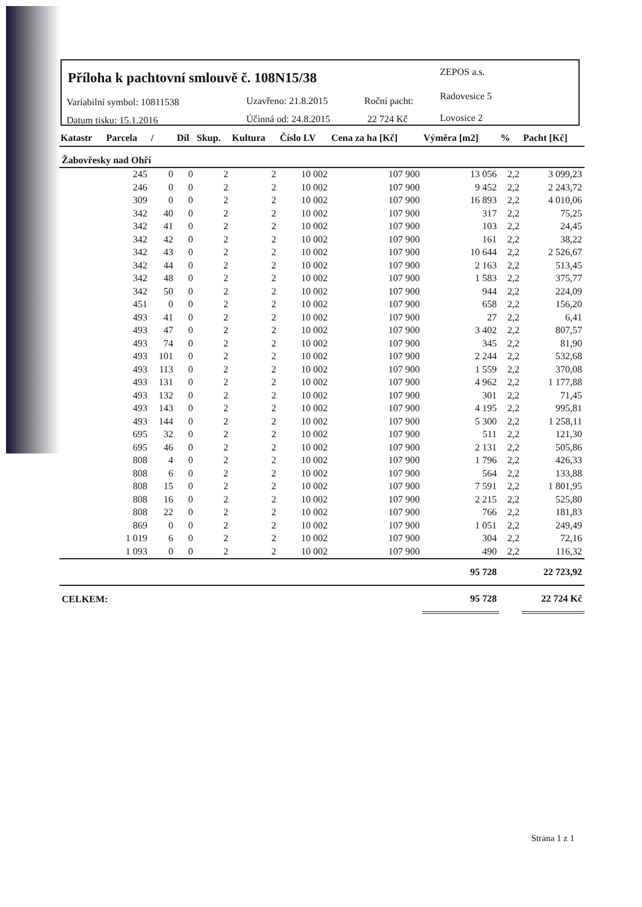Příloha k pachtovní smlouvě č. 108N15/38
ZEPOS a.s.
Variabilní symbol: 10811538 Uzavřeno: 21.8.2015 Roční pacht: Radovesice 5
Datum tisku: 15.1.2016 Účinná od: 24.8.2015 22 724 Kč Lovosice 2
| Katastr | Parcela | / | Díl | Skup. | Kultura | Číslo LV | Cena za ha [Kč] | Výměra [m2] | % | Pacht [Kč] |
| --- | --- | --- | --- | --- | --- | --- | --- | --- | --- | --- |
| Žabovřesky nad Ohří | | | | | | | | | | |
| | 245 | 0 | 0 | 2 | 2 | 10 002 | 107 900 | 13 056 | 2,2 | 3 099,23 |
| | 246 | 0 | 0 | 2 | 2 | 10 002 | 107 900 | 9 452 | 2,2 | 2 243,72 |
| | 309 | 0 | 0 | 2 | 2 | 10 002 | 107 900 | 16 893 | 2,2 | 4 010,06 |
| | 342 | 40 | 0 | 2 | 2 | 10 002 | 107 900 | 317 | 2,2 | 75,25 |
| | 342 | 41 | 0 | 2 | 2 | 10 002 | 107 900 | 103 | 2,2 | 24,45 |
| | 342 | 42 | 0 | 2 | 2 | 10 002 | 107 900 | 161 | 2,2 | 38,22 |
| | 342 | 43 | 0 | 2 | 2 | 10 002 | 107 900 | 10 644 | 2,2 | 2 526,67 |
| | 342 | 44 | 0 | 2 | 2 | 10 002 | 107 900 | 2 163 | 2,2 | 513,45 |
| | 342 | 48 | 0 | 2 | 2 | 10 002 | 107 900 | 1 583 | 2,2 | 375,77 |
| | 342 | 50 | 0 | 2 | 2 | 10 002 | 107 900 | 944 | 2,2 | 224,09 |
| | 451 | 0 | 0 | 2 | 2 | 10 002 | 107 900 | 658 | 2,2 | 156,20 |
| | 493 | 41 | 0 | 2 | 2 | 10 002 | 107 900 | 27 | 2,2 | 6,41 |
| | 493 | 47 | 0 | 2 | 2 | 10 002 | 107 900 | 3 402 | 2,2 | 807,57 |
| | 493 | 74 | 0 | 2 | 2 | 10 002 | 107 900 | 345 | 2,2 | 81,90 |
| | 493 | 101 | 0 | 2 | 2 | 10 002 | 107 900 | 2 244 | 2,2 | 532,68 |
| | 493 | 113 | 0 | 2 | 2 | 10 002 | 107 900 | 1 559 | 2,2 | 370,08 |
| | 493 | 131 | 0 | 2 | 2 | 10 002 | 107 900 | 4 962 | 2,2 | 1 177,88 |
| | 493 | 132 | 0 | 2 | 2 | 10 002 | 107 900 | 301 | 2,2 | 71,45 |
| | 493 | 143 | 0 | 2 | 2 | 10 002 | 107 900 | 4 195 | 2,2 | 995,81 |
| | 493 | 144 | 0 | 2 | 2 | 10 002 | 107 900 | 5 300 | 2,2 | 1 258,11 |
| | 695 | 32 | 0 | 2 | 2 | 10 002 | 107 900 | 511 | 2,2 | 121,30 |
| | 695 | 46 | 0 | 2 | 2 | 10 002 | 107 900 | 2 131 | 2,2 | 505,86 |
| | 808 | 4 | 0 | 2 | 2 | 10 002 | 107 900 | 1 796 | 2,2 | 426,33 |
| | 808 | 6 | 0 | 2 | 2 | 10 002 | 107 900 | 564 | 2,2 | 133,88 |
| | 808 | 15 | 0 | 2 | 2 | 10 002 | 107 900 | 7 591 | 2,2 | 1 801,95 |
| | 808 | 16 | 0 | 2 | 2 | 10 002 | 107 900 | 2 215 | 2,2 | 525,80 |
| | 808 | 22 | 0 | 2 | 2 | 10 002 | 107 900 | 766 | 2,2 | 181,83 |
| | 869 | 0 | 0 | 2 | 2 | 10 002 | 107 900 | 1 051 | 2,2 | 249,49 |
| | 1 019 | 6 | 0 | 2 | 2 | 10 002 | 107 900 | 304 | 2,2 | 72,16 |
| | 1 093 | 0 | 0 | 2 | 2 | 10 002 | 107 900 | 490 | 2,2 | 116,32 |
| | | | | | | | | 95 728 | | 22 723,92 |
| CELKEM: | | | | | | | | 95 728 | | 22 724 Kč |
Strana 1 z 1